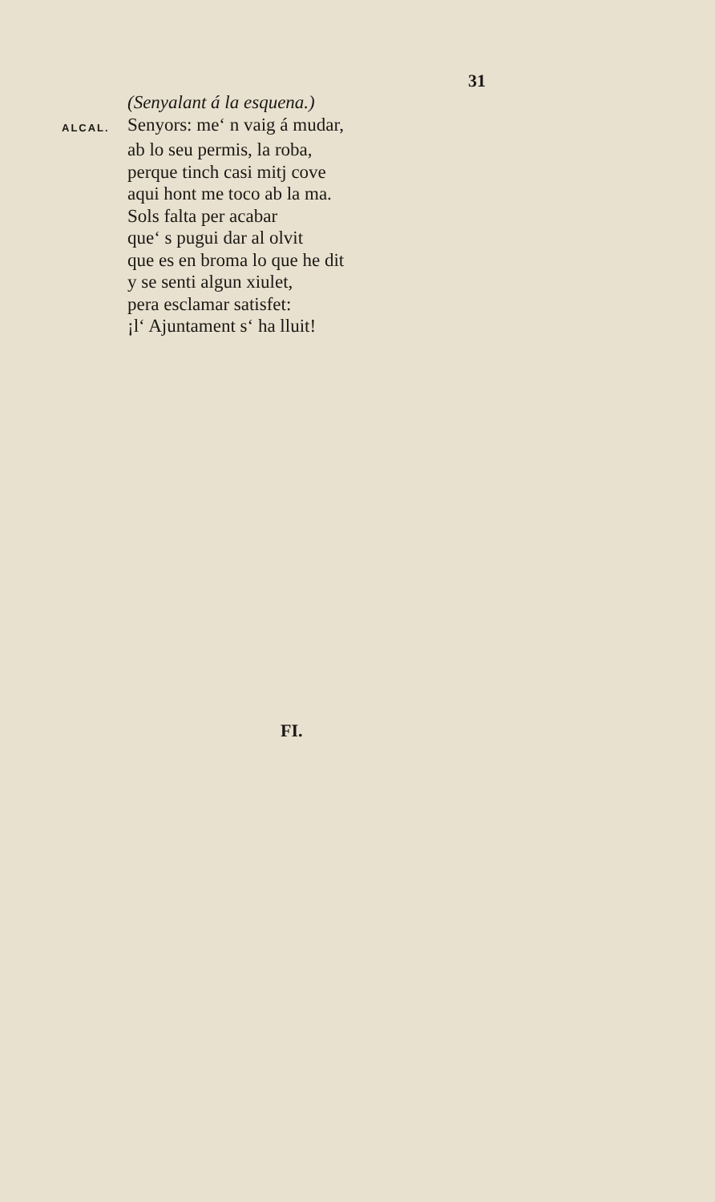31
(Senyalant á la esquena.)
ALCAL.
Senyors: me‘ n vaig á mudar,
ab lo seu permis, la roba,
perque tinch casi mitj cove
aqui hont me toco ab la ma.
Sols falta per acabar
que‘ s pugui dar al olvit
que es en broma lo que he dit
y se senti algun xiulet,
pera esclamar satisfet:
¡l‘ Ajuntament s‘ ha lluit!
FI.